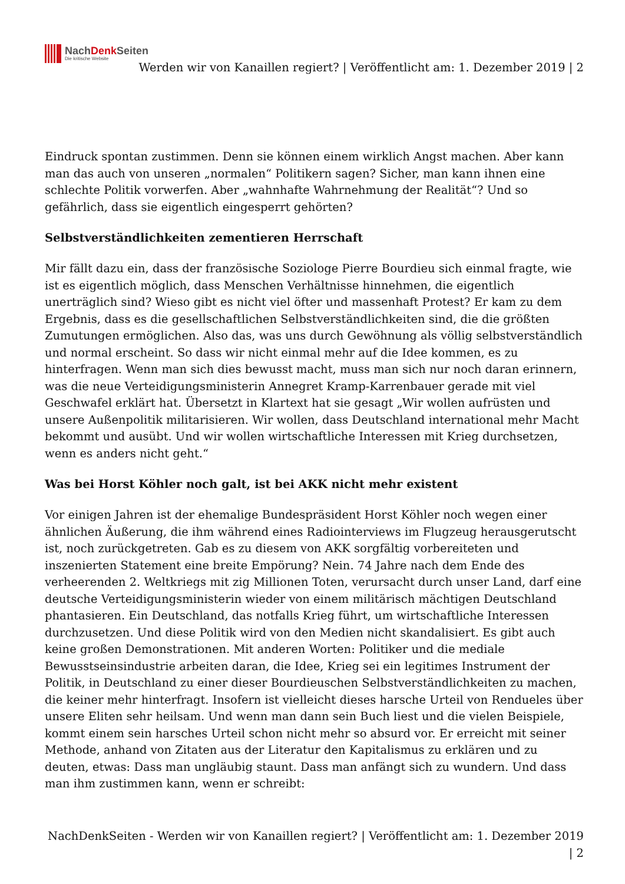NachDenk Seiten
Die kritische Website
Werden wir von Kanaillen regiert? | Veröffentlicht am: 1. Dezember 2019 | 2
Eindruck spontan zustimmen. Denn sie können einem wirklich Angst machen. Aber kann man das auch von unseren „normalen“ Politikern sagen? Sicher, man kann ihnen eine schlechte Politik vorwerfen. Aber „wahnhafte Wahrnehmung der Realität“? Und so gefährlich, dass sie eigentlich eingesperrt gehörten?
Selbstverständlichkeiten zementieren Herrschaft
Mir fällt dazu ein, dass der französische Soziologe Pierre Bourdieu sich einmal fragte, wie ist es eigentlich möglich, dass Menschen Verhältnisse hinnehmen, die eigentlich unerträglich sind? Wieso gibt es nicht viel öfter und massenhaft Protest? Er kam zu dem Ergebnis, dass es die gesellschaftlichen Selbstverständlichkeiten sind, die die größten Zumutungen ermöglichen. Also das, was uns durch Gewöhnung als völlig selbstverständlich und normal erscheint. So dass wir nicht einmal mehr auf die Idee kommen, es zu hinterfragen. Wenn man sich dies bewusst macht, muss man sich nur noch daran erinnern, was die neue Verteidigungsministerin Annegret Kramp-Karrenbauer gerade mit viel Geschwafel erklärt hat. Übersetzt in Klartext hat sie gesagt „Wir wollen aufrüsten und unsere Außenpolitik militarisieren. Wir wollen, dass Deutschland international mehr Macht bekommt und ausübt. Und wir wollen wirtschaftliche Interessen mit Krieg durchsetzen, wenn es anders nicht geht.“
Was bei Horst Köhler noch galt, ist bei AKK nicht mehr existent
Vor einigen Jahren ist der ehemalige Bundespräsident Horst Köhler noch wegen einer ähnlichen Äußerung, die ihm während eines Radiointerviews im Flugzeug herausgerutscht ist, noch zurückgetreten. Gab es zu diesem von AKK sorgfältig vorbereiteten und inszenierten Statement eine breite Empörung? Nein. 74 Jahre nach dem Ende des verheerenden 2. Weltkriegs mit zig Millionen Toten, verursacht durch unser Land, darf eine deutsche Verteidigungsministerin wieder von einem militärisch mächtigen Deutschland phantasieren. Ein Deutschland, das notfalls Krieg führt, um wirtschaftliche Interessen durchzusetzen. Und diese Politik wird von den Medien nicht skandalisiert. Es gibt auch keine großen Demonstrationen. Mit anderen Worten: Politiker und die mediale Bewusstseinsindustrie arbeiten daran, die Idee, Krieg sei ein legitimes Instrument der Politik, in Deutschland zu einer dieser Bourdieuschen Selbstverständlichkeiten zu machen, die keiner mehr hinterfragt. Insofern ist vielleicht dieses harsche Urteil von Rendueles über unsere Eliten sehr heilsam. Und wenn man dann sein Buch liest und die vielen Beispiele, kommt einem sein harsches Urteil schon nicht mehr so absurd vor. Er erreicht mit seiner Methode, anhand von Zitaten aus der Literatur den Kapitalismus zu erklären und zu deuten, etwas: Dass man ungläubig staunt. Dass man anfängt sich zu wundern. Und dass man ihm zustimmen kann, wenn er schreibt:
NachDenkSeiten - Werden wir von Kanaillen regiert? | Veröffentlicht am: 1. Dezember 2019 | 2